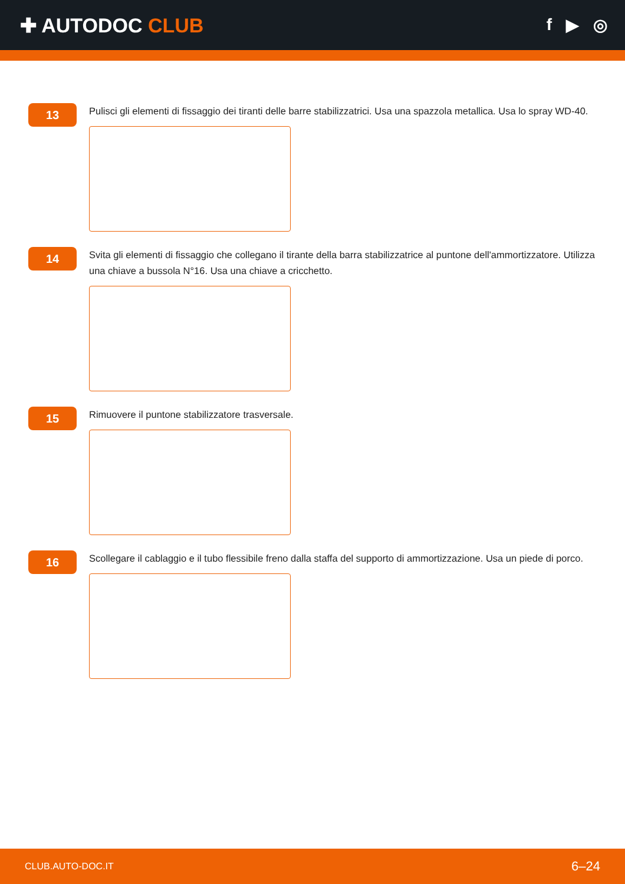✚ AUTODOC CLUB
f ▶ ◎
13
Pulisci gli elementi di fissaggio dei tiranti delle barre stabilizzatrici. Usa una spazzola metallica. Usa lo spray WD-40.
14
Svita gli elementi di fissaggio che collegano il tirante della barra stabilizzatrice al puntone dell'ammortizzatore. Utilizza una chiave a bussola N°16. Usa una chiave a cricchetto.
15
Rimuovere il puntone stabilizzatore trasversale.
16
Scollegare il cablaggio e il tubo flessibile freno dalla staffa del supporto di ammortizzazione. Usa un piede di porco.
CLUB.AUTO-DOC.IT 6–24